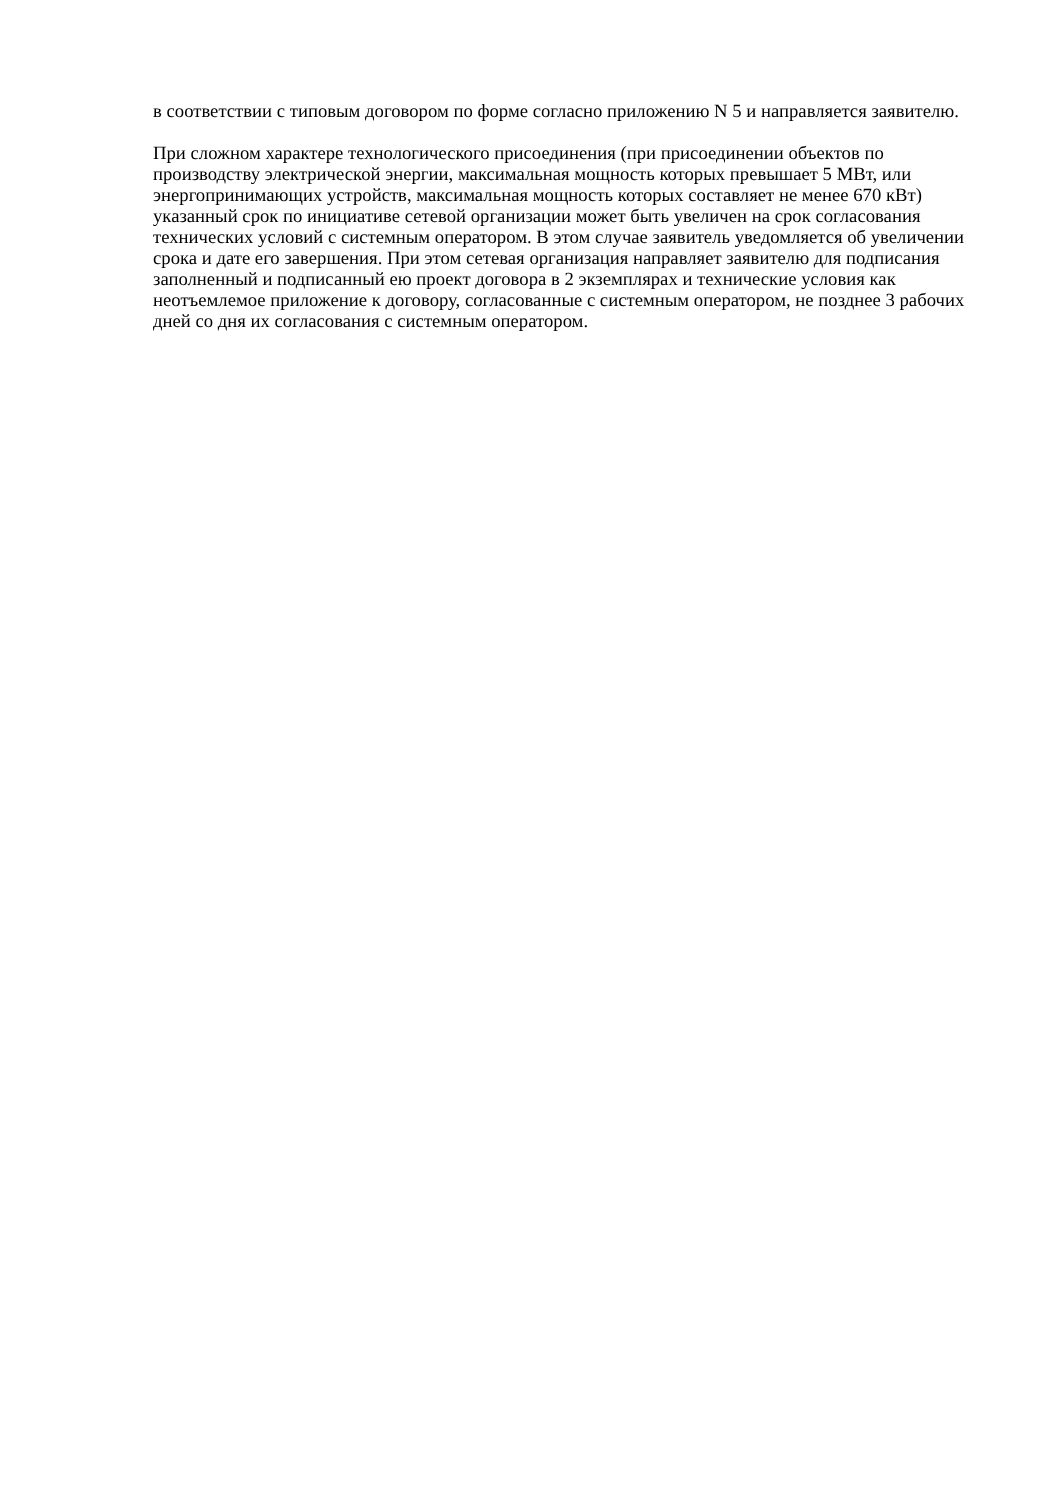в соответствии с типовым договором по форме согласно приложению N 5 и направляется заявителю.
При сложном характере технологического присоединения (при присоединении объектов по производству электрической энергии, максимальная мощность которых превышает 5 МВт, или энергопринимающих устройств, максимальная мощность которых составляет не менее 670 кВт) указанный срок по инициативе сетевой организации может быть увеличен на срок согласования технических условий с системным оператором. В этом случае заявитель уведомляется об увеличении срока и дате его завершения. При этом сетевая организация направляет заявителю для подписания заполненный и подписанный ею проект договора в 2 экземплярах и технические условия как неотъемлемое приложение к договору, согласованные с системным оператором, не позднее 3 рабочих дней со дня их согласования с системным оператором.